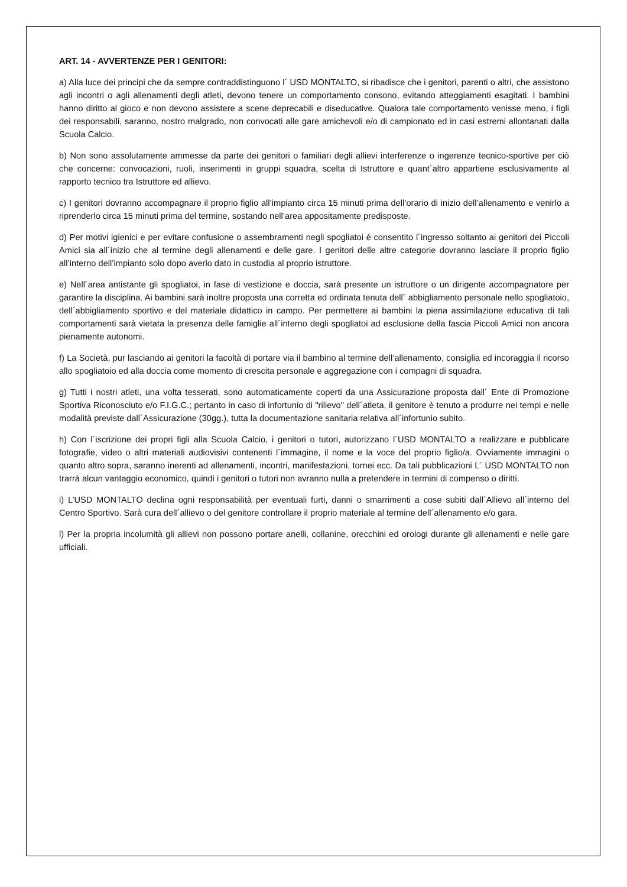ART. 14 - AVVERTENZE PER I GENITORI:
a) Alla luce dei principi che da sempre contraddistinguono l´ USD MONTALTO, si ribadisce che i genitori, parenti o altri, che assistono agli incontri o agli allenamenti degli atleti, devono tenere un comportamento consono, evitando atteggiamenti esagitati. I bambini hanno diritto al gioco e non devono assistere a scene deprecabili e diseducative. Qualora tale comportamento venisse meno, i figli dei responsabili, saranno, nostro malgrado, non convocati alle gare amichevoli e/o di campionato ed in casi estremi allontanati dalla Scuola Calcio.
b) Non sono assolutamente ammesse da parte dei genitori o familiari degli allievi interferenze o ingerenze tecnico-sportive per ciò che concerne: convocazioni, ruoli, inserimenti in gruppi squadra, scelta di Istruttore e quant´altro appartiene esclusivamente al rapporto tecnico tra Istruttore ed allievo.
c) I genitori dovranno accompagnare il proprio figlio all’impianto circa 15 minuti prima dell’orario di inizio dell’allenamento e venirlo a riprenderlo circa 15 minuti prima del termine, sostando nell’area appositamente predisposte.
d) Per motivi igienici e per evitare confusione o assembramenti negli spogliatoi é consentito l´ingresso soltanto ai genitori dei Piccoli Amici sia all´inizio che al termine degli allenamenti e delle gare. I genitori delle altre categorie dovranno lasciare il proprio figlio all’interno dell’impianto solo dopo averlo dato in custodia al proprio istruttore.
e) Nell´area antistante gli spogliatoi, in fase di vestizione e doccia, sarà presente un istruttore o un dirigente accompagnatore per garantire la disciplina. Ai bambini sarà inoltre proposta una corretta ed ordinata tenuta dell´ abbigliamento personale nello spogliatoio, dell´abbigliamento sportivo e del materiale didattico in campo. Per permettere ai bambini la piena assimilazione educativa di tali comportamenti sarà vietata la presenza delle famiglie all´interno degli spogliatoi ad esclusione della fascia Piccoli Amici non ancora pienamente autonomi.
f) La Società, pur lasciando ai genitori la facoltà di portare via il bambino al termine dell’allenamento, consiglia ed incoraggia il ricorso allo spogliatoio ed alla doccia come momento di crescita personale e aggregazione con i compagni di squadra.
g) Tutti i nostri atleti, una volta tesserati, sono automaticamente coperti da una Assicurazione proposta dall´ Ente di Promozione Sportiva Riconosciuto e/o F.I.G.C.; pertanto in caso di infortunio di "rilievo" dell´atleta, il genitore è tenuto a produrre nei tempi e nelle modalità previste dall´Assicurazione (30gg.), tutta la documentazione sanitaria relativa all´infortunio subito.
h) Con l´iscrizione dei propri figli alla Scuola Calcio, i genitori o tutori, autorizzano l´USD MONTALTO a realizzare e pubblicare fotografie, video o altri materiali audiovisivi contenenti l´immagine, il nome e la voce del proprio figlio/a. Ovviamente immagini o quanto altro sopra, saranno inerenti ad allenamenti, incontri, manifestazioni, tornei ecc. Da tali pubblicazioni L´ USD MONTALTO non trarrà alcun vantaggio economico, quindi i genitori o tutori non avranno nulla a pretendere in termini di compenso o diritti.
i) L’USD MONTALTO declina ogni responsabilità per eventuali furti, danni o smarrimenti a cose subiti dall´Allievo all´interno del Centro Sportivo. Sarà cura dell´allievo o del genitore controllare il proprio materiale al termine dell´allenamento e/o gara.
l) Per la propria incolumità gli allievi non possono portare anelli, collanine, orecchini ed orologi durante gli allenamenti e nelle gare ufficiali.